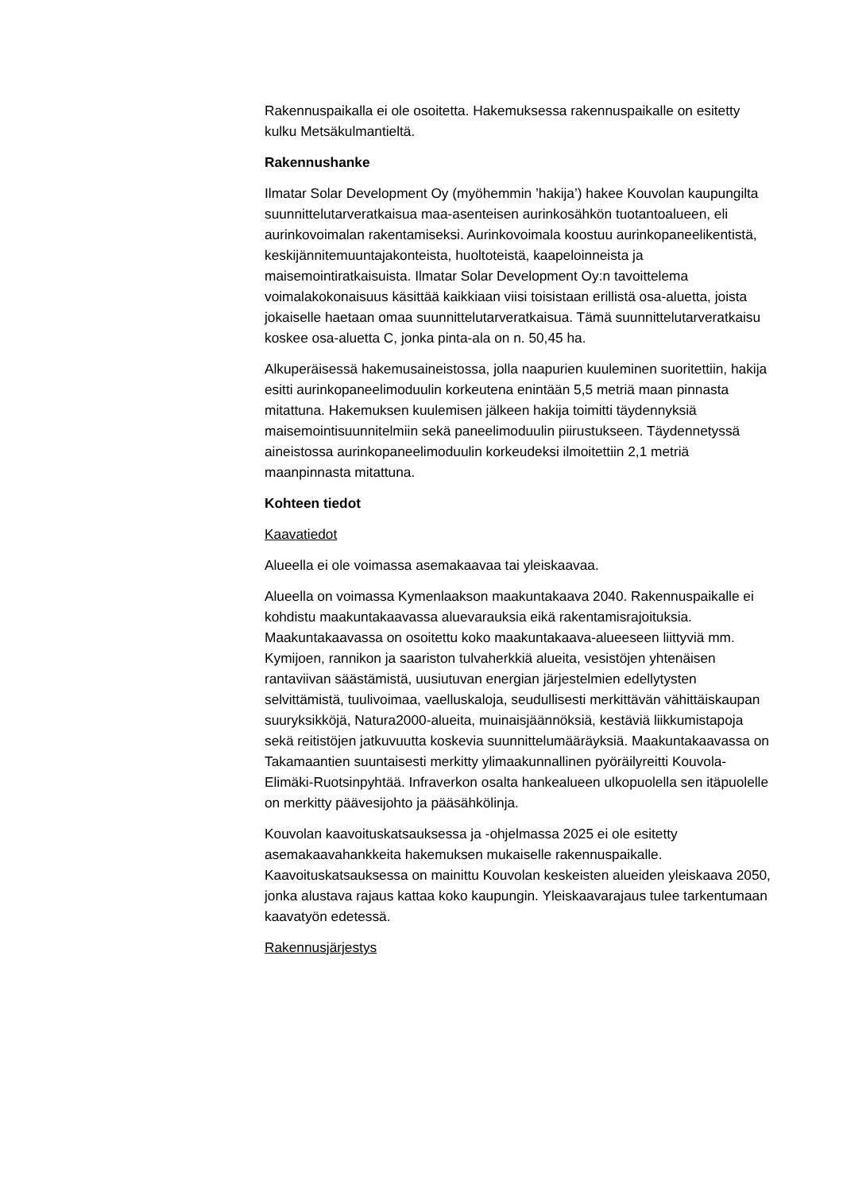Rakennuspaikalla ei ole osoitetta. Hakemuksessa rakennuspaikalle on esitetty kulku Metsäkulmantieltä.
Rakennushanke
Ilmatar Solar Development Oy (myöhemmin ’hakija’) hakee Kouvolan kaupungilta suunnittelutarveratkaisua maa-asenteisen aurinkosähkön tuotantoalueen, eli aurinkovoimalan rakentamiseksi. Aurinkovoimala koostuu aurinkopaneelikentistä, keskijännitemuuntajakonteista, huoltoteistä, kaapeloinneista ja maisemointiratkaisuista. Ilmatar Solar Development Oy:n tavoittelema voimalakokonaisuus käsittää kaikkiaan viisi toisistaan erillistä osa-aluetta, joista jokaiselle haetaan omaa suunnittelutarveratkaisua. Tämä suunnittelutarveratkaisu koskee osa-aluetta C, jonka pinta-ala on n. 50,45 ha.
Alkuperäisessä hakemusaineistossa, jolla naapurien kuuleminen suoritettiin, hakija esitti aurinkopaneelimoduulin korkeutena enintään 5,5 metriä maan pinnasta mitattuna. Hakemuksen kuulemisen jälkeen hakija toimitti täydennyksiä maisemointisuunnitelmiin sekä paneelimoduulin piirustukseen. Täydennetyssä aineistossa aurinkopaneelimoduulin korkeudeksi ilmoitettiin 2,1 metriä maanpinnasta mitattuna.
Kohteen tiedot
Kaavatiedot
Alueella ei ole voimassa asemakaavaa tai yleiskaavaa.
Alueella on voimassa Kymenlaakson maakuntakaava 2040. Rakennuspaikalle ei kohdistu maakuntakaavassa aluevarauksia eikä rakentamisrajoituksia. Maakuntakaavassa on osoitettu koko maakuntakaava-alueeseen liittyviä mm. Kymijoen, rannikon ja saariston tulvaherkkiä alueita, vesistöjen yhtenäisen rantaviivan säästämistä, uusiutuvan energian järjestelmien edellytysten selvittämistä, tuulivoimaa, vaelluskaloja, seudullisesti merkittävän vähittäiskaupan suuryksikköjä, Natura2000-alueita, muinaisjäännöksiä, kestäviä liikkumistapoja sekä reitistöjen jatkuvuutta koskevia suunnittelumääräyksiä. Maakuntakaavassa on Takamaantien suuntaisesti merkitty ylimaakunnallinen pyöräilyreitti Kouvola-Elimäki-Ruotsinpyhtää. Infraverkon osalta hankealueen ulkopuolella sen itäpuolelle on merkitty päävesijohto ja pääsähkölinja.
Kouvolan kaavoituskatsauksessa ja -ohjelmassa 2025 ei ole esitetty asemakaavahankkeita hakemuksen mukaiselle rakennuspaikalle. Kaavoituskatsauksessa on mainittu Kouvolan keskeisten alueiden yleiskaava 2050, jonka alustava rajaus kattaa koko kaupungin. Yleiskaavarajaus tulee tarkentumaan kaavatyön edetessä.
Rakennusjärjestys